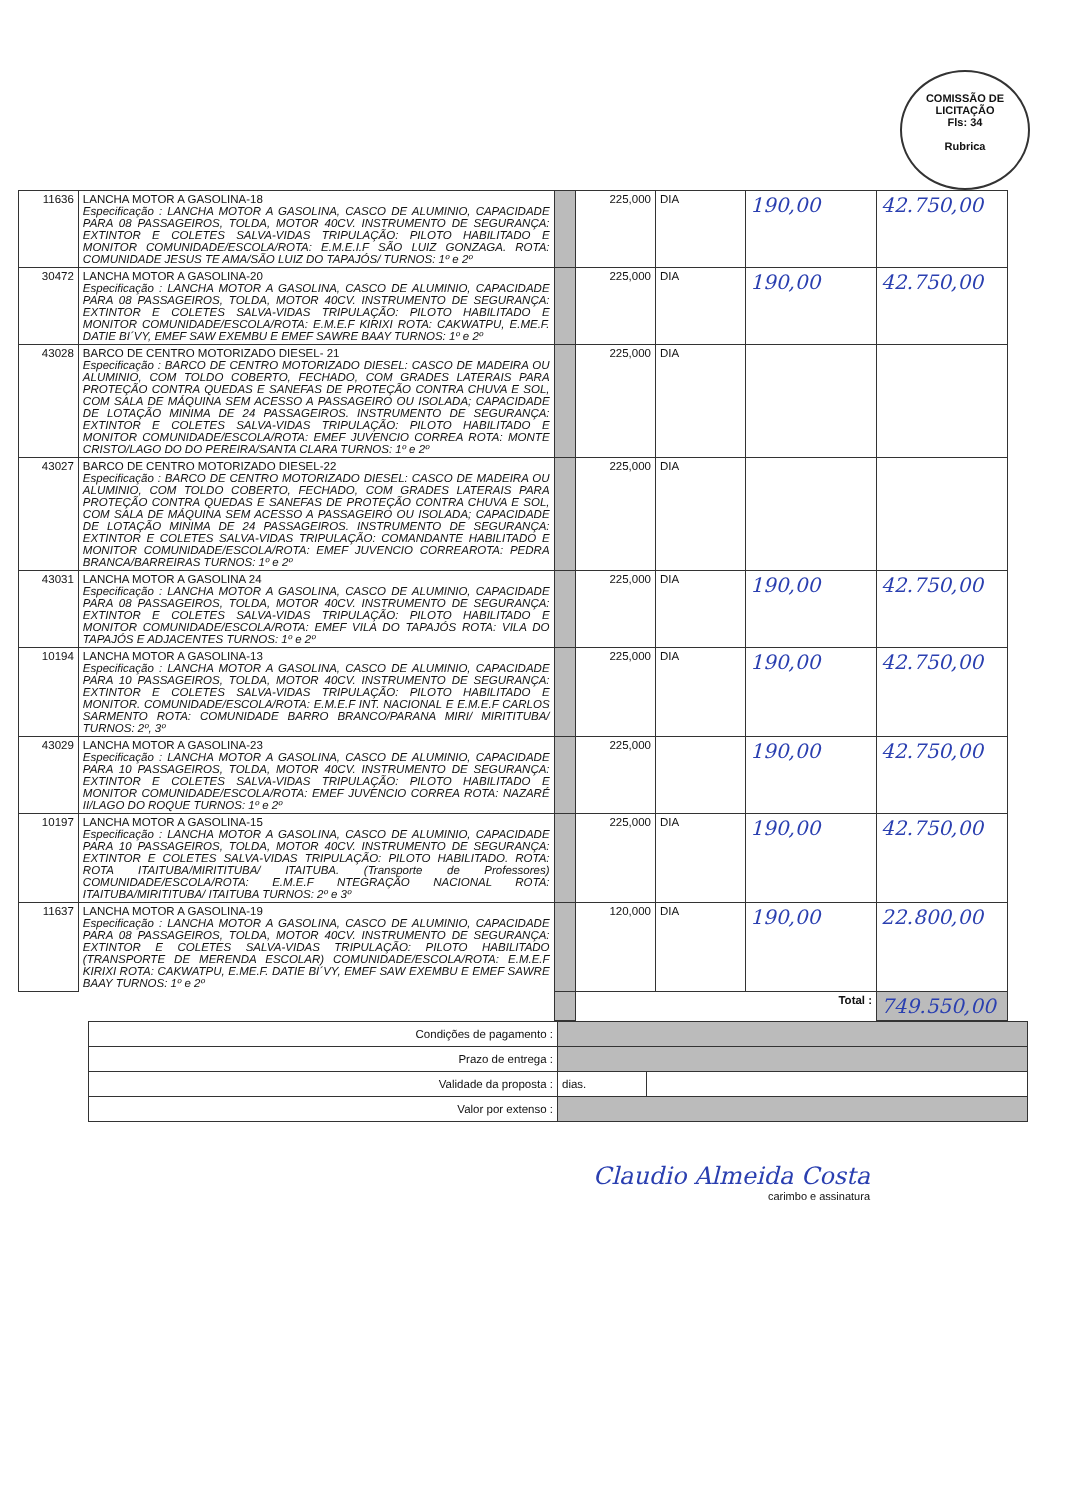COMISSÃO DE LICITAÇÃO
Fls: 34
Rubrica
| 11636 | LANCHA MOTOR A GASOLINA-18 Especificação : LANCHA MOTOR A GASOLINA, CASCO DE ALUMINIO, CAPACIDADE PARA 08 PASSAGEIROS, TOLDA, MOTOR 40CV. INSTRUMENTO DE SEGURANÇA: EXTINTOR E COLETES SALVA-VIDAS TRIPULAÇÃO: PILOTO HABILITADO E MONITOR COMUNIDADE/ESCOLA/ROTA: E.M.E.I.F SÃO LUIZ GONZAGA. ROTA: COMUNIDADE JESUS TE AMA/SÃO LUIZ DO TAPAJÓS/ TURNOS: 1º e 2º | | 225,000 | DIA | 190,00 | 42.750,00 |
| 30472 | LANCHA MOTOR A GASOLINA-20 Especificação : LANCHA MOTOR A GASOLINA, CASCO DE ALUMINIO, CAPACIDADE PARA 08 PASSAGEIROS, TOLDA, MOTOR 40CV. INSTRUMENTO DE SEGURANÇA: EXTINTOR E COLETES SALVA-VIDAS TRIPULAÇÃO: PILOTO HABILITADO E MONITOR COMUNIDADE/ESCOLA/ROTA: E.M.E.F KIRIXI ROTA: CAKWATPU, E.ME.F. DATIE BI´VY, EMEF SAW EXEMBU E EMEF SAWRE BAAY TURNOS: 1º e 2º | | 225,000 | DIA | 190,00 | 42.750,00 |
| 43028 | BARCO DE CENTRO MOTORIZADO DIESEL- 21 Especificação : BARCO DE CENTRO MOTORIZADO DIESEL: CASCO DE MADEIRA OU ALUMINIO, COM TOLDO COBERTO, FECHADO, COM GRADES LATERAIS PARA PROTEÇÃO CONTRA QUEDAS E SANEFAS DE PROTEÇÃO CONTRA CHUVA E SOL, COM SALA DE MÁQUINA SEM ACESSO A PASSAGEIRO OU ISOLADA; CAPACIDADE DE LOTAÇÃO MINIMA DE 24 PASSAGEIROS. INSTRUMENTO DE SEGURANÇA: EXTINTOR E COLETES SALVA-VIDAS TRIPULAÇÃO: PILOTO HABILITADO E MONITOR COMUNIDADE/ESCOLA/ROTA: EMEF JUVENCIO CORREA ROTA: MONTE CRISTO/LAGO DO DO PEREIRA/SANTA CLARA TURNOS: 1º e 2º | | 225,000 | DIA | | |
| 43027 | BARCO DE CENTRO MOTORIZADO DIESEL-22 Especificação : BARCO DE CENTRO MOTORIZADO DIESEL: CASCO DE MADEIRA OU ALUMINIO, COM TOLDO COBERTO, FECHADO, COM GRADES LATERAIS PARA PROTEÇÃO CONTRA QUEDAS E SANEFAS DE PROTEÇÃO CONTRA CHUVA E SOL, COM SALA DE MÁQUINA SEM ACESSO A PASSAGEIRO OU ISOLADA; CAPACIDADE DE LOTAÇÃO MINIMA DE 24 PASSAGEIROS. INSTRUMENTO DE SEGURANÇA: EXTINTOR E COLETES SALVA-VIDAS TRIPULAÇÃO: COMANDANTE HABILITADO E MONITOR COMUNIDADE/ESCOLA/ROTA: EMEF JUVENCIO CORREAROTA: PEDRA BRANCA/BARREIRAS TURNOS: 1º e 2º | | 225,000 | DIA | | |
| 43031 | LANCHA MOTOR A GASOLINA 24 Especificação : LANCHA MOTOR A GASOLINA, CASCO DE ALUMINIO, CAPACIDADE PARA 08 PASSAGEIROS, TOLDA, MOTOR 40CV. INSTRUMENTO DE SEGURANÇA: EXTINTOR E COLETES SALVA-VIDAS TRIPULAÇÃO: PILOTO HABILITADO E MONITOR COMUNIDADE/ESCOLA/ROTA: EMEF VILA DO TAPAJÓS ROTA: VILA DO TAPAJÓS E ADJACENTES TURNOS: 1º e 2º | | 225,000 | DIA | 190,00 | 42.750,00 |
| 10194 | LANCHA MOTOR A GASOLINA-13 Especificação : LANCHA MOTOR A GASOLINA, CASCO DE ALUMINIO, CAPACIDADE PARA 10 PASSAGEIROS, TOLDA, MOTOR 40CV. INSTRUMENTO DE SEGURANÇA: EXTINTOR E COLETES SALVA-VIDAS TRIPULAÇÃO: PILOTO HABILITADO E MONITOR. COMUNIDADE/ESCOLA/ROTA: E.M.E.F INT. NACIONAL E E.M.E.F CARLOS SARMENTO ROTA: COMUNIDADE BARRO BRANCO/PARANA MIRI/ MIRITITUBA/ TURNOS: 2º, 3º | | 225,000 | DIA | 190,00 | 42.750,00 |
| 43029 | LANCHA MOTOR A GASOLINA-23 Especificação : LANCHA MOTOR A GASOLINA, CASCO DE ALUMINIO, CAPACIDADE PARA 10 PASSAGEIROS, TOLDA, MOTOR 40CV. INSTRUMENTO DE SEGURANÇA: EXTINTOR E COLETES SALVA-VIDAS TRIPULAÇÃO: PILOTO HABILITADO E MONITOR COMUNIDADE/ESCOLA/ROTA: EMEF JUVENCIO CORREA ROTA: NAZARÉ II/LAGO DO ROQUE TURNOS: 1º e 2º | | 225,000 | | 190,00 | 42.750,00 |
| 10197 | LANCHA MOTOR A GASOLINA-15 Especificação : LANCHA MOTOR A GASOLINA, CASCO DE ALUMINIO, CAPACIDADE PARA 10 PASSAGEIROS, TOLDA, MOTOR 40CV. INSTRUMENTO DE SEGURANÇA: EXTINTOR E COLETES SALVA-VIDAS TRIPULAÇÃO: PILOTO HABILITADO. ROTA: ROTA ITAITUBA/MIRITITUBA/ ITAITUBA. (Transporte de Professores) COMUNIDADE/ESCOLA/ROTA: E.M.E.F NTEGRAÇÃO NACIONAL ROTA: ITAITUBA/MIRITITUBA/ ITAITUBA TURNOS: 2º e 3º | | 225,000 | DIA | 190,00 | 42.750,00 |
| 11637 | LANCHA MOTOR A GASOLINA-19 Especificação : LANCHA MOTOR A GASOLINA, CASCO DE ALUMINIO, CAPACIDADE PARA 08 PASSAGEIROS, TOLDA, MOTOR 40CV. INSTRUMENTO DE SEGURANÇA: EXTINTOR E COLETES SALVA-VIDAS TRIPULAÇÃO: PILOTO HABILITADO (TRANSPORTE DE MERENDA ESCOLAR) COMUNIDADE/ESCOLA/ROTA: E.M.E.F KIRIXI ROTA: CAKWATPU, E.ME.F. DATIE BI´VY, EMEF SAW EXEMBU E EMEF SAWRE BAAY TURNOS: 1º e 2º | | 120,000 | DIA | 190,00 | 22.800,00 |
| | | | Total : | | | 749.550,00 |
| Condições de pagamento : | | |
| Prazo de entrega : | | |
| Validade da proposta : | dias. | |
| Valor por extenso : | | |
Claudio Almeida Costa
carimbo e assinatura